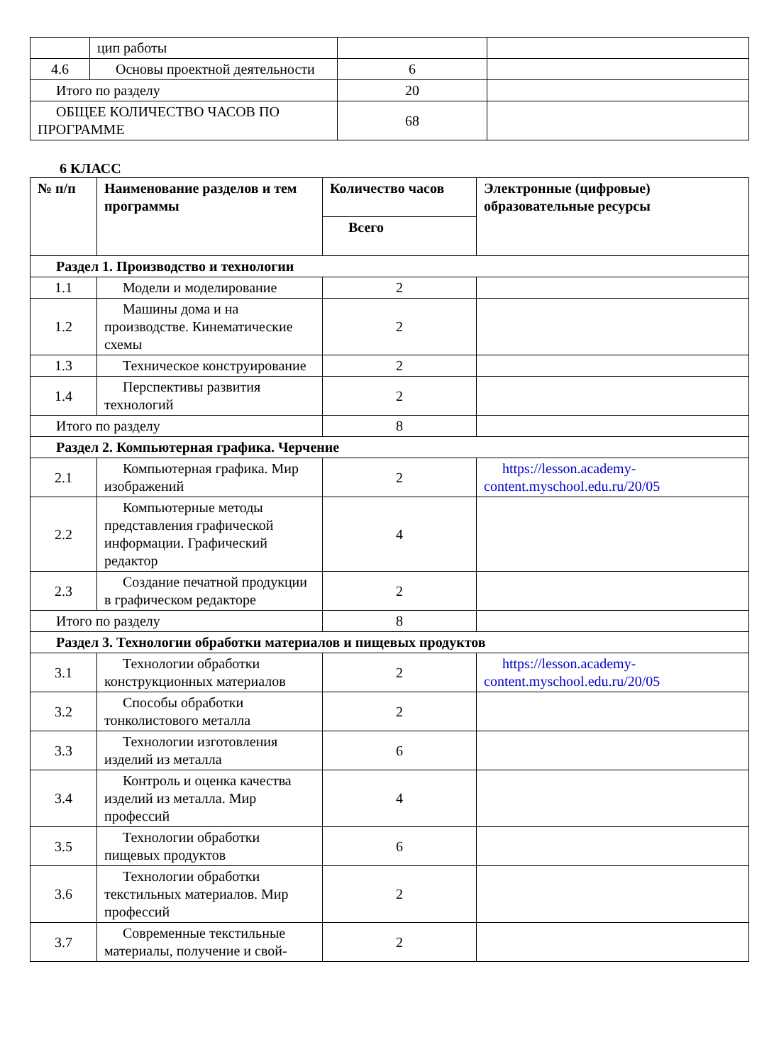| | цип работы | | |
| 4.6 | Основы проектной деятельности | 6 | |
| Итого по разделу | | 20 | |
| ОБЩЕЕ КОЛИЧЕСТВО ЧАСОВ ПО ПРОГРАММЕ | | 68 | |
6 КЛАСС
| № п/п | Наименование разделов и тем программы | Количество часов | Электронные (цифровые) образовательные ресурсы |
| --- | --- | --- | --- |
| | | Всего | |
| Раздел 1. Производство и технологии | | | |
| 1.1 | Модели и моделирование | 2 | |
| 1.2 | Машины дома и на производстве. Кинематические схемы | 2 | |
| 1.3 | Техническое конструирование | 2 | |
| 1.4 | Перспективы развития технологий | 2 | |
| Итого по разделу | | 8 | |
| Раздел 2. Компьютерная графика. Черчение | | | |
| 2.1 | Компьютерная графика. Мир изображений | 2 | https://lesson.academy-content.myschool.edu.ru/20/05 |
| 2.2 | Компьютерные методы представления графической информации. Графический редактор | 4 | |
| 2.3 | Создание печатной продукции в графическом редакторе | 2 | |
| Итого по разделу | | 8 | |
| Раздел 3. Технологии обработки материалов и пищевых продуктов | | | |
| 3.1 | Технологии обработки конструкционных материалов | 2 | https://lesson.academy-content.myschool.edu.ru/20/05 |
| 3.2 | Способы обработки тонколистового металла | 2 | |
| 3.3 | Технологии изготовления изделий из металла | 6 | |
| 3.4 | Контроль и оценка качества изделий из металла. Мир профессий | 4 | |
| 3.5 | Технологии обработки пищевых продуктов | 6 | |
| 3.6 | Технологии обработки текстильных материалов. Мир профессий | 2 | |
| 3.7 | Современные текстильные материалы, получение и свой- | 2 | |